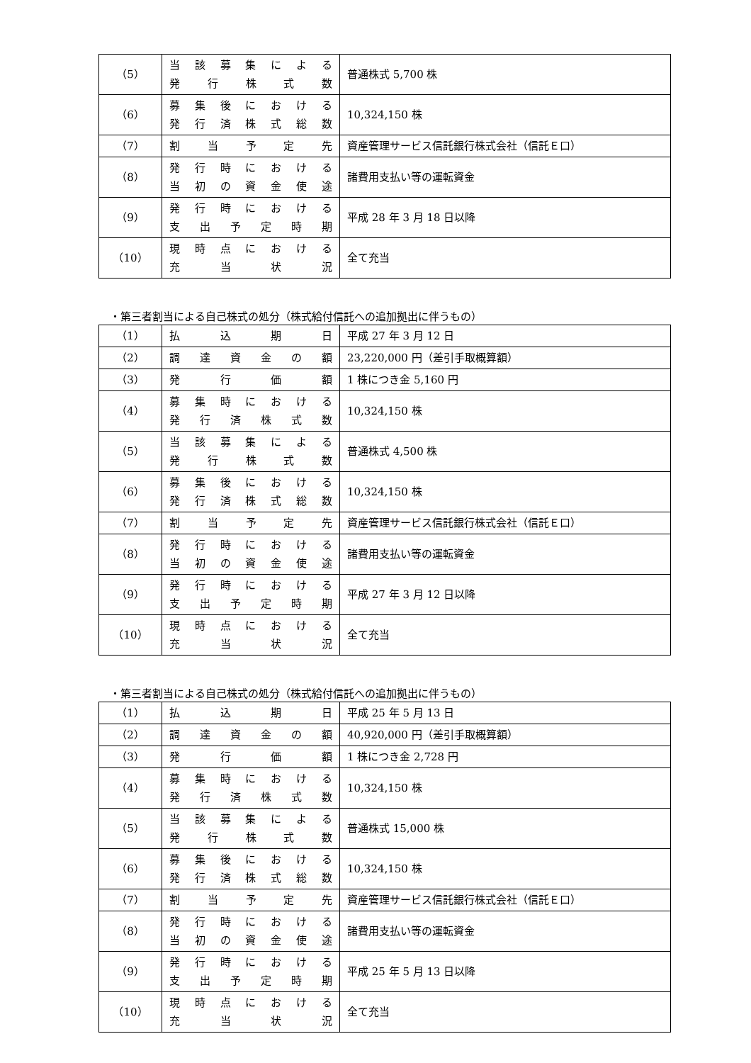| （5） | 当該募集による 発行株式数 | 普通株式 5,700 株 |
| （6） | 募集後における 発行済株式総数 | 10,324,150 株 |
| （7） | 割当予定先 | 資産管理サービス信託銀行株式会社（信託Ｅ口） |
| （8） | 発行時における 当初の資金使途 | 諸費用支払い等の運転資金 |
| （9） | 発行時における 支出予定時期 | 平成 28 年 3 月 18 日以降 |
| （10） | 現時点における 充当状況 | 全て充当 |
・第三者割当による自己株式の処分（株式給付信託への追加拠出に伴うもの）
| （1） | 払込期日 | 平成 27 年 3 月 12 日 |
| （2） | 調達資金の額 | 23,220,000 円（差引手取概算額） |
| （3） | 発行価額 | 1 株につき金 5,160 円 |
| （4） | 募集時における 発行済株式数 | 10,324,150 株 |
| （5） | 当該募集による 発行株式数 | 普通株式 4,500 株 |
| （6） | 募集後における 発行済株式総数 | 10,324,150 株 |
| （7） | 割当予定先 | 資産管理サービス信託銀行株式会社（信託Ｅ口） |
| （8） | 発行時における 当初の資金使途 | 諸費用支払い等の運転資金 |
| （9） | 発行時における 支出予定時期 | 平成 27 年 3 月 12 日以降 |
| （10） | 現時点における 充当状況 | 全て充当 |
・第三者割当による自己株式の処分（株式給付信託への追加拠出に伴うもの）
| （1） | 払込期日 | 平成 25 年 5 月 13 日 |
| （2） | 調達資金の額 | 40,920,000 円（差引手取概算額） |
| （3） | 発行価額 | 1 株につき金 2,728 円 |
| （4） | 募集時における 発行済株式数 | 10,324,150 株 |
| （5） | 当該募集による 発行株式数 | 普通株式 15,000 株 |
| （6） | 募集後における 発行済株式総数 | 10,324,150 株 |
| （7） | 割当予定先 | 資産管理サービス信託銀行株式会社（信託Ｅ口） |
| （8） | 発行時における 当初の資金使途 | 諸費用支払い等の運転資金 |
| （9） | 発行時における 支出予定時期 | 平成 25 年 5 月 13 日以降 |
| （10） | 現時点における 充当状況 | 全て充当 |